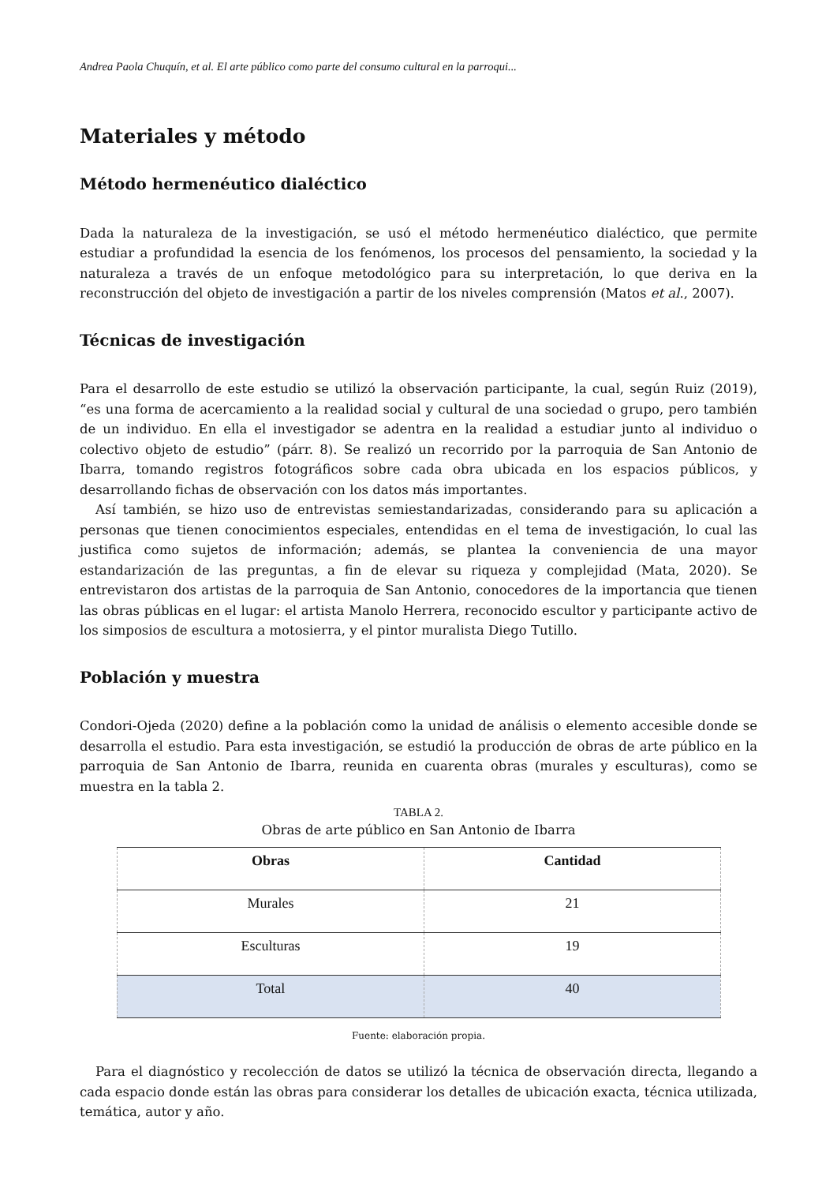Andrea Paola Chuquín, et al. El arte público como parte del consumo cultural en la parroqui...
Materiales y método
Método hermenéutico dialéctico
Dada la naturaleza de la investigación, se usó el método hermenéutico dialéctico, que permite estudiar a profundidad la esencia de los fenómenos, los procesos del pensamiento, la sociedad y la naturaleza a través de un enfoque metodológico para su interpretación, lo que deriva en la reconstrucción del objeto de investigación a partir de los niveles comprensión (Matos et al., 2007).
Técnicas de investigación
Para el desarrollo de este estudio se utilizó la observación participante, la cual, según Ruiz (2019), “es una forma de acercamiento a la realidad social y cultural de una sociedad o grupo, pero también de un individuo. En ella el investigador se adentra en la realidad a estudiar junto al individuo o colectivo objeto de estudio” (párr. 8). Se realizó un recorrido por la parroquia de San Antonio de Ibarra, tomando registros fotográficos sobre cada obra ubicada en los espacios públicos, y desarrollando fichas de observación con los datos más importantes.
Así también, se hizo uso de entrevistas semiestandarizadas, considerando para su aplicación a personas que tienen conocimientos especiales, entendidas en el tema de investigación, lo cual las justifica como sujetos de información; además, se plantea la conveniencia de una mayor estandarización de las preguntas, a fin de elevar su riqueza y complejidad (Mata, 2020). Se entrevistaron dos artistas de la parroquia de San Antonio, conocedores de la importancia que tienen las obras públicas en el lugar: el artista Manolo Herrera, reconocido escultor y participante activo de los simposios de escultura a motosierra, y el pintor muralista Diego Tutillo.
Población y muestra
Condori-Ojeda (2020) define a la población como la unidad de análisis o elemento accesible donde se desarrolla el estudio. Para esta investigación, se estudió la producción de obras de arte público en la parroquia de San Antonio de Ibarra, reunida en cuarenta obras (murales y esculturas), como se muestra en la tabla 2.
TABLA 2.
Obras de arte público en San Antonio de Ibarra
| Obras | Cantidad |
| --- | --- |
| Murales | 21 |
| Esculturas | 19 |
| Total | 40 |
Fuente: elaboración propia.
Para el diagnóstico y recolección de datos se utilizó la técnica de observación directa, llegando a cada espacio donde están las obras para considerar los detalles de ubicación exacta, técnica utilizada, temática, autor y año.